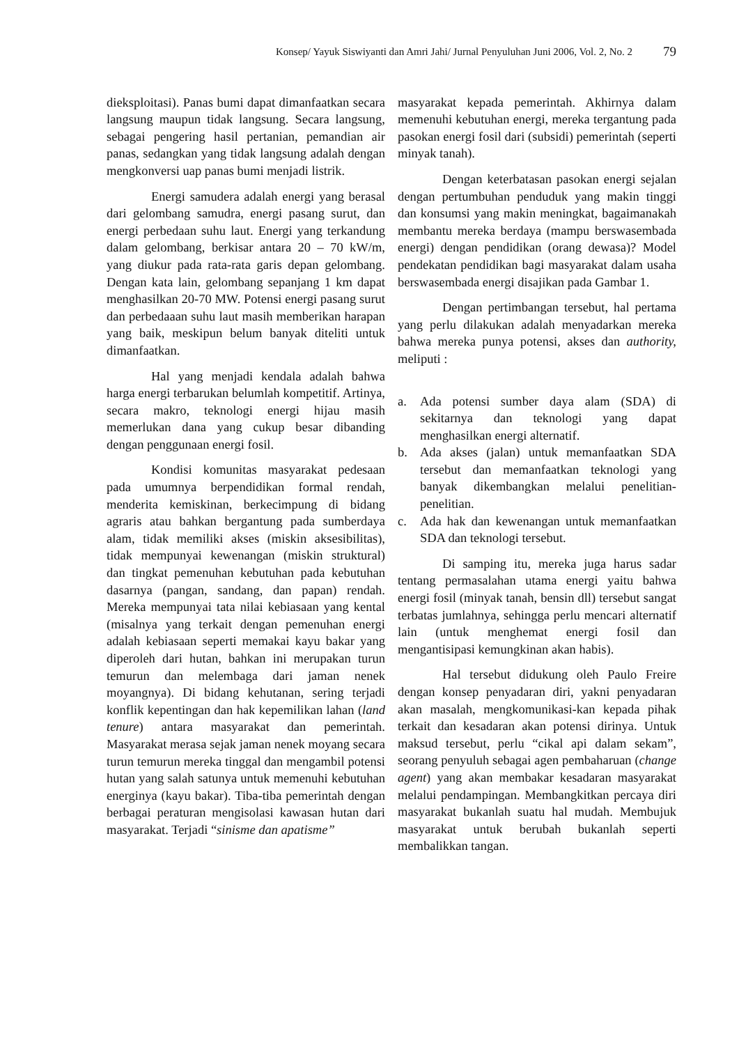Konsep/ Yayuk Siswiyanti dan Amri Jahi/ Jurnal Penyuluhan Juni 2006, Vol. 2, No. 2 79
dieksploitasi). Panas bumi dapat dimanfaatkan secara langsung maupun tidak langsung. Secara langsung, sebagai pengering hasil pertanian, pemandian air panas, sedangkan yang tidak langsung adalah dengan mengkonversi uap panas bumi menjadi listrik.
Energi samudera adalah energi yang berasal dari gelombang samudra, energi pasang surut, dan energi perbedaan suhu laut. Energi yang terkandung dalam gelombang, berkisar antara 20 – 70 kW/m, yang diukur pada rata-rata garis depan gelombang. Dengan kata lain, gelombang sepanjang 1 km dapat menghasilkan 20-70 MW. Potensi energi pasang surut dan perbedaaan suhu laut masih memberikan harapan yang baik, meskipun belum banyak diteliti untuk dimanfaatkan.
Hal yang menjadi kendala adalah bahwa harga energi terbarukan belumlah kompetitif. Artinya, secara makro, teknologi energi hijau masih memerlukan dana yang cukup besar dibanding dengan penggunaan energi fosil.
Kondisi komunitas masyarakat pedesaan pada umumnya berpendidikan formal rendah, menderita kemiskinan, berkecimpung di bidang agraris atau bahkan bergantung pada sumberdaya alam, tidak memiliki akses (miskin aksesibilitas), tidak mempunyai kewenangan (miskin struktural) dan tingkat pemenuhan kebutuhan pada kebutuhan dasarnya (pangan, sandang, dan papan) rendah. Mereka mempunyai tata nilai kebiasaan yang kental (misalnya yang terkait dengan pemenuhan energi adalah kebiasaan seperti memakai kayu bakar yang diperoleh dari hutan, bahkan ini merupakan turun temurun dan melembaga dari jaman nenek moyangnya). Di bidang kehutanan, sering terjadi konflik kepentingan dan hak kepemilikan lahan (land tenure) antara masyarakat dan pemerintah. Masyarakat merasa sejak jaman nenek moyang secara turun temurun mereka tinggal dan mengambil potensi hutan yang salah satunya untuk memenuhi kebutuhan energinya (kayu bakar). Tiba-tiba pemerintah dengan berbagai peraturan mengisolasi kawasan hutan dari masyarakat. Terjadi “sinisme dan apatisme”
masyarakat kepada pemerintah. Akhirnya dalam memenuhi kebutuhan energi, mereka tergantung pada pasokan energi fosil dari (subsidi) pemerintah (seperti minyak tanah).
Dengan keterbatasan pasokan energi sejalan dengan pertumbuhan penduduk yang makin tinggi dan konsumsi yang makin meningkat, bagaimanakah membantu mereka berdaya (mampu berswasembada energi) dengan pendidikan (orang dewasa)? Model pendekatan pendidikan bagi masyarakat dalam usaha berswasembada energi disajikan pada Gambar 1.
Dengan pertimbangan tersebut, hal pertama yang perlu dilakukan adalah menyadarkan mereka bahwa mereka punya potensi, akses dan authority, meliputi :
a. Ada potensi sumber daya alam (SDA) di sekitarnya dan teknologi yang dapat menghasilkan energi alternatif.
b. Ada akses (jalan) untuk memanfaatkan SDA tersebut dan memanfaatkan teknologi yang banyak dikembangkan melalui penelitian-penelitian.
c. Ada hak dan kewenangan untuk memanfaatkan SDA dan teknologi tersebut.
Di samping itu, mereka juga harus sadar tentang permasalahan utama energi yaitu bahwa energi fosil (minyak tanah, bensin dll) tersebut sangat terbatas jumlahnya, sehingga perlu mencari alternatif lain (untuk menghemat energi fosil dan mengantisipasi kemungkinan akan habis).
Hal tersebut didukung oleh Paulo Freire dengan konsep penyadaran diri, yakni penyadaran akan masalah, mengkomunikasi-kan kepada pihak terkait dan kesadaran akan potensi dirinya. Untuk maksud tersebut, perlu “cikal api dalam sekam”, seorang penyuluh sebagai agen pembaharuan (change agent) yang akan membakar kesadaran masyarakat melalui pendampingan. Membangkitkan percaya diri masyarakat bukanlah suatu hal mudah. Membujuk masyarakat untuk berubah bukanlah seperti membalikkan tangan.